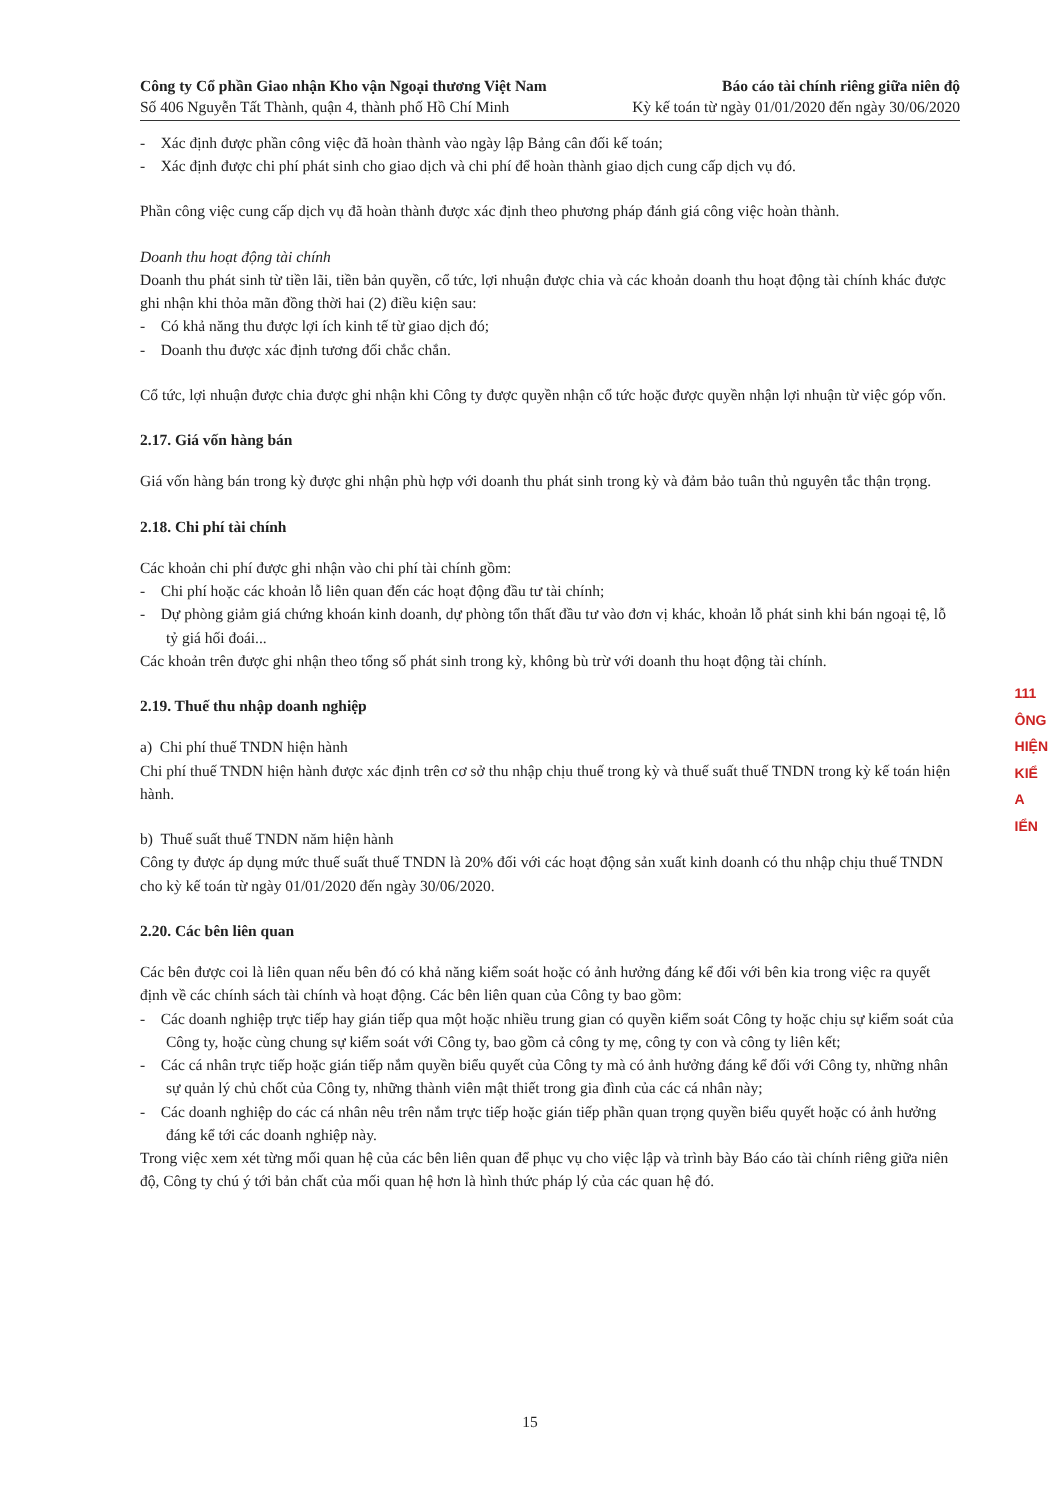Công ty Cổ phần Giao nhận Kho vận Ngoại thương Việt Nam
Số 406 Nguyễn Tất Thành, quận 4, thành phố Hồ Chí Minh
Báo cáo tài chính riêng giữa niên độ
Kỳ kế toán từ ngày 01/01/2020 đến ngày 30/06/2020
- Xác định được phần công việc đã hoàn thành vào ngày lập Bảng cân đối kế toán;
- Xác định được chi phí phát sinh cho giao dịch và chi phí để hoàn thành giao dịch cung cấp dịch vụ đó.
Phần công việc cung cấp dịch vụ đã hoàn thành được xác định theo phương pháp đánh giá công việc hoàn thành.
Doanh thu hoạt động tài chính
Doanh thu phát sinh từ tiền lãi, tiền bản quyền, cổ tức, lợi nhuận được chia và các khoản doanh thu hoạt động tài chính khác được ghi nhận khi thỏa mãn đồng thời hai (2) điều kiện sau:
- Có khả năng thu được lợi ích kinh tế từ giao dịch đó;
- Doanh thu được xác định tương đối chắc chắn.
Cổ tức, lợi nhuận được chia được ghi nhận khi Công ty được quyền nhận cổ tức hoặc được quyền nhận lợi nhuận từ việc góp vốn.
2.17. Giá vốn hàng bán
Giá vốn hàng bán trong kỳ được ghi nhận phù hợp với doanh thu phát sinh trong kỳ và đảm bảo tuân thủ nguyên tắc thận trọng.
2.18. Chi phí tài chính
Các khoản chi phí được ghi nhận vào chi phí tài chính gồm:
- Chi phí hoặc các khoản lỗ liên quan đến các hoạt động đầu tư tài chính;
- Dự phòng giảm giá chứng khoán kinh doanh, dự phòng tổn thất đầu tư vào đơn vị khác, khoản lỗ phát sinh khi bán ngoại tệ, lỗ tỷ giá hối đoái...
Các khoản trên được ghi nhận theo tổng số phát sinh trong kỳ, không bù trừ với doanh thu hoạt động tài chính.
2.19. Thuế thu nhập doanh nghiệp
a) Chi phí thuế TNDN hiện hành
Chi phí thuế TNDN hiện hành được xác định trên cơ sở thu nhập chịu thuế trong kỳ và thuế suất thuế TNDN trong kỳ kế toán hiện hành.
b) Thuế suất thuế TNDN năm hiện hành
Công ty được áp dụng mức thuế suất thuế TNDN là 20% đối với các hoạt động sản xuất kinh doanh có thu nhập chịu thuế TNDN cho kỳ kế toán từ ngày 01/01/2020 đến ngày 30/06/2020.
2.20. Các bên liên quan
Các bên được coi là liên quan nếu bên đó có khả năng kiểm soát hoặc có ảnh hưởng đáng kể đối với bên kia trong việc ra quyết định về các chính sách tài chính và hoạt động. Các bên liên quan của Công ty bao gồm:
- Các doanh nghiệp trực tiếp hay gián tiếp qua một hoặc nhiều trung gian có quyền kiểm soát Công ty hoặc chịu sự kiểm soát của Công ty, hoặc cùng chung sự kiểm soát với Công ty, bao gồm cả công ty mẹ, công ty con và công ty liên kết;
- Các cá nhân trực tiếp hoặc gián tiếp nắm quyền biểu quyết của Công ty mà có ảnh hưởng đáng kể đối với Công ty, những nhân sự quản lý chủ chốt của Công ty, những thành viên mật thiết trong gia đình của các cá nhân này;
- Các doanh nghiệp do các cá nhân nêu trên nắm trực tiếp hoặc gián tiếp phần quan trọng quyền biểu quyết hoặc có ảnh hưởng đáng kể tới các doanh nghiệp này.
Trong việc xem xét từng mối quan hệ của các bên liên quan để phục vụ cho việc lập và trình bày Báo cáo tài chính riêng giữa niên độ, Công ty chú ý tới bản chất của mối quan hệ hơn là hình thức pháp lý của các quan hệ đó.
111
ÔNG
HIỆN
KIỂ
A
IỂN
15